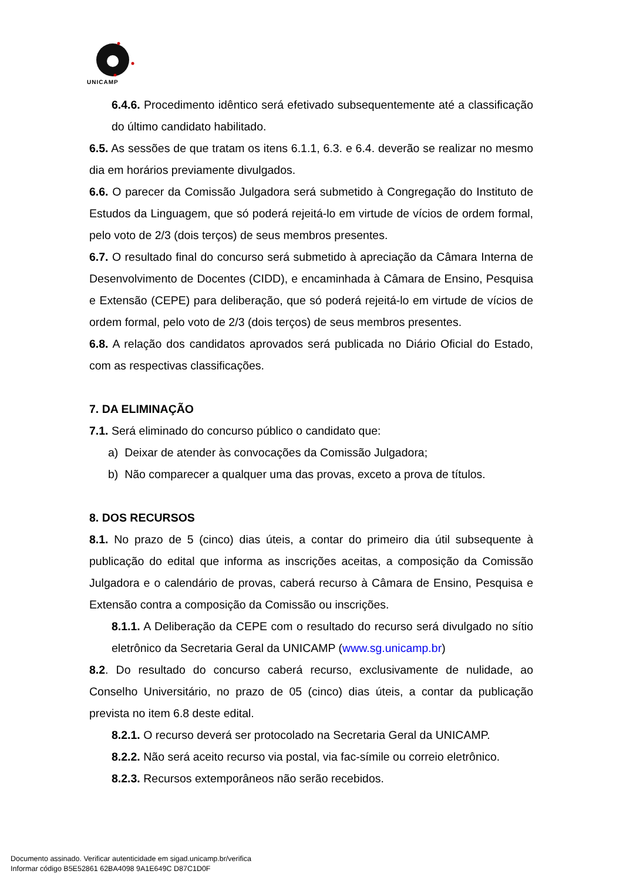UNICAMP
6.4.6. Procedimento idêntico será efetivado subsequentemente até a classificação do último candidato habilitado.
6.5. As sessões de que tratam os itens 6.1.1, 6.3. e 6.4. deverão se realizar no mesmo dia em horários previamente divulgados.
6.6. O parecer da Comissão Julgadora será submetido à Congregação do Instituto de Estudos da Linguagem, que só poderá rejeitá-lo em virtude de vícios de ordem formal, pelo voto de 2/3 (dois terços) de seus membros presentes.
6.7. O resultado final do concurso será submetido à apreciação da Câmara Interna de Desenvolvimento de Docentes (CIDD), e encaminhada à Câmara de Ensino, Pesquisa e Extensão (CEPE) para deliberação, que só poderá rejeitá-lo em virtude de vícios de ordem formal, pelo voto de 2/3 (dois terços) de seus membros presentes.
6.8. A relação dos candidatos aprovados será publicada no Diário Oficial do Estado, com as respectivas classificações.
7. DA ELIMINAÇÃO
7.1. Será eliminado do concurso público o candidato que:
a) Deixar de atender às convocações da Comissão Julgadora;
b) Não comparecer a qualquer uma das provas, exceto a prova de títulos.
8. DOS RECURSOS
8.1. No prazo de 5 (cinco) dias úteis, a contar do primeiro dia útil subsequente à publicação do edital que informa as inscrições aceitas, a composição da Comissão Julgadora e o calendário de provas, caberá recurso à Câmara de Ensino, Pesquisa e Extensão contra a composição da Comissão ou inscrições.
8.1.1. A Deliberação da CEPE com o resultado do recurso será divulgado no sítio eletrônico da Secretaria Geral da UNICAMP (www.sg.unicamp.br)
8.2. Do resultado do concurso caberá recurso, exclusivamente de nulidade, ao Conselho Universitário, no prazo de 05 (cinco) dias úteis, a contar da publicação prevista no item 6.8 deste edital.
8.2.1. O recurso deverá ser protocolado na Secretaria Geral da UNICAMP.
8.2.2. Não será aceito recurso via postal, via fac-símile ou correio eletrônico.
8.2.3. Recursos extemporâneos não serão recebidos.
Documento assinado. Verificar autenticidade em sigad.unicamp.br/verifica
Informar código B5E52861 62BA4098 9A1E649C D87C1D0F